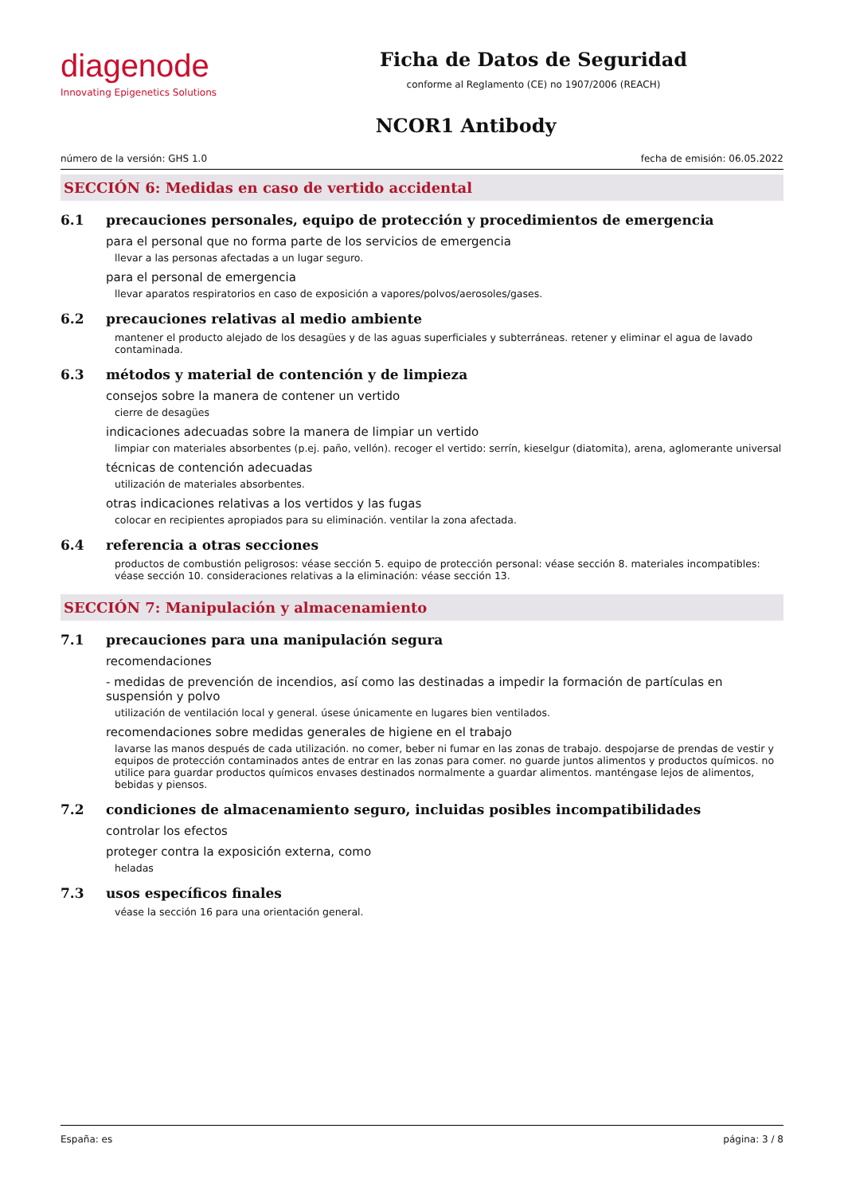diagenode
Innovating Epigenetics Solutions
Ficha de Datos de Seguridad
conforme al Reglamento (CE) no 1907/2006 (REACH)
NCOR1 Antibody
número de la versión: GHS 1.0 fecha de emisión: 06.05.2022
SECCIÓN 6: Medidas en caso de vertido accidental
6.1 precauciones personales, equipo de protección y procedimientos de emergencia
para el personal que no forma parte de los servicios de emergencia
llevar a las personas afectadas a un lugar seguro.
para el personal de emergencia
llevar aparatos respiratorios en caso de exposición a vapores/polvos/aerosoles/gases.
6.2 precauciones relativas al medio ambiente
mantener el producto alejado de los desagües y de las aguas superficiales y subterráneas. retener y eliminar el agua de lavado contaminada.
6.3 métodos y material de contención y de limpieza
consejos sobre la manera de contener un vertido
cierre de desagües
indicaciones adecuadas sobre la manera de limpiar un vertido
limpiar con materiales absorbentes (p.ej. paño, vellón). recoger el vertido: serrín, kieselgur (diatomita), arena, aglomerante universal
técnicas de contención adecuadas
utilización de materiales absorbentes.
otras indicaciones relativas a los vertidos y las fugas
colocar en recipientes apropiados para su eliminación. ventilar la zona afectada.
6.4 referencia a otras secciones
productos de combustión peligrosos: véase sección 5. equipo de protección personal: véase sección 8. materiales incompatibles: véase sección 10. consideraciones relativas a la eliminación: véase sección 13.
SECCIÓN 7: Manipulación y almacenamiento
7.1 precauciones para una manipulación segura
recomendaciones
- medidas de prevención de incendios, así como las destinadas a impedir la formación de partículas en suspensión y polvo
utilización de ventilación local y general. úsese únicamente en lugares bien ventilados.
recomendaciones sobre medidas generales de higiene en el trabajo
lavarse las manos después de cada utilización. no comer, beber ni fumar en las zonas de trabajo. despojarse de prendas de vestir y equipos de protección contaminados antes de entrar en las zonas para comer. no guarde juntos alimentos y productos químicos. no utilice para guardar productos químicos envases destinados normalmente a guardar alimentos. manténgase lejos de alimentos, bebidas y piensos.
7.2 condiciones de almacenamiento seguro, incluidas posibles incompatibilidades
controlar los efectos
proteger contra la exposición externa, como
heladas
7.3 usos específicos finales
véase la sección 16 para una orientación general.
España: es página: 3 / 8